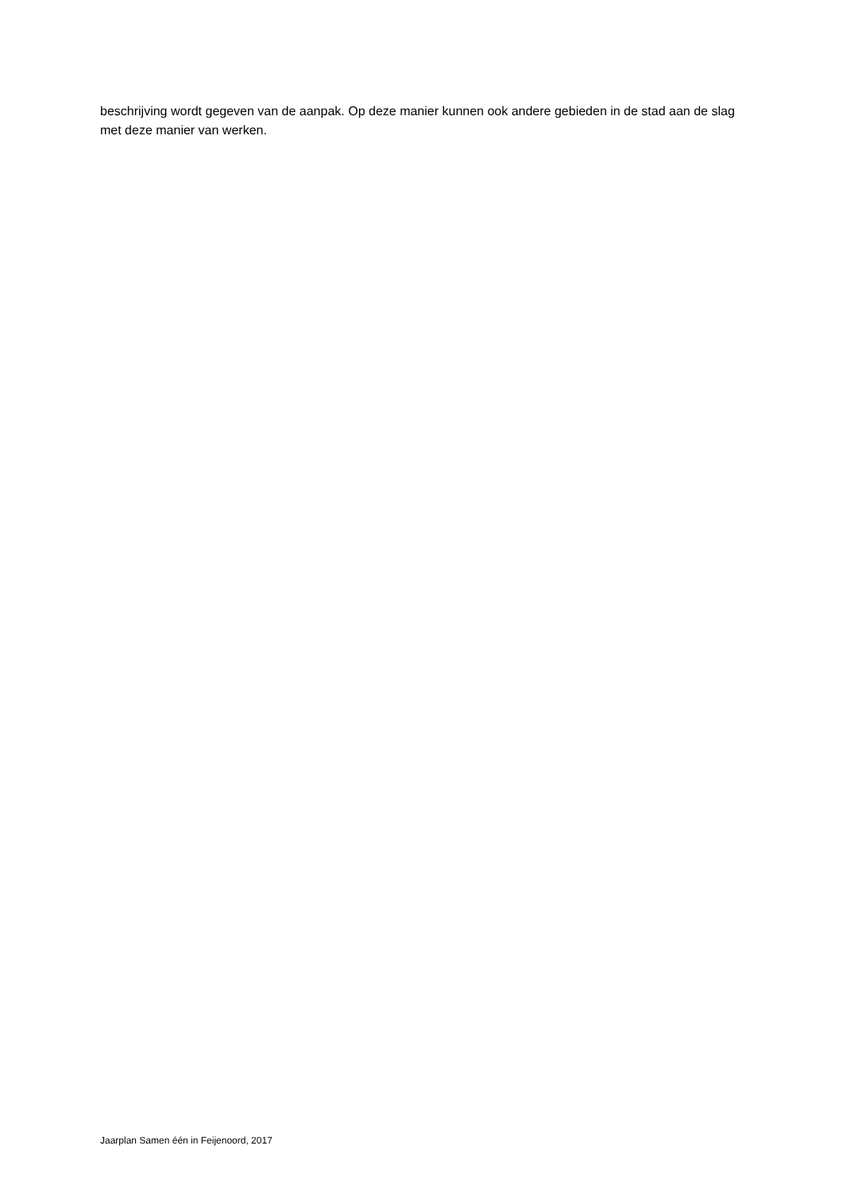beschrijving wordt gegeven van de aanpak. Op deze manier kunnen ook andere gebieden in de stad aan de slag met deze manier van werken.
Jaarplan Samen één in Feijenoord, 2017